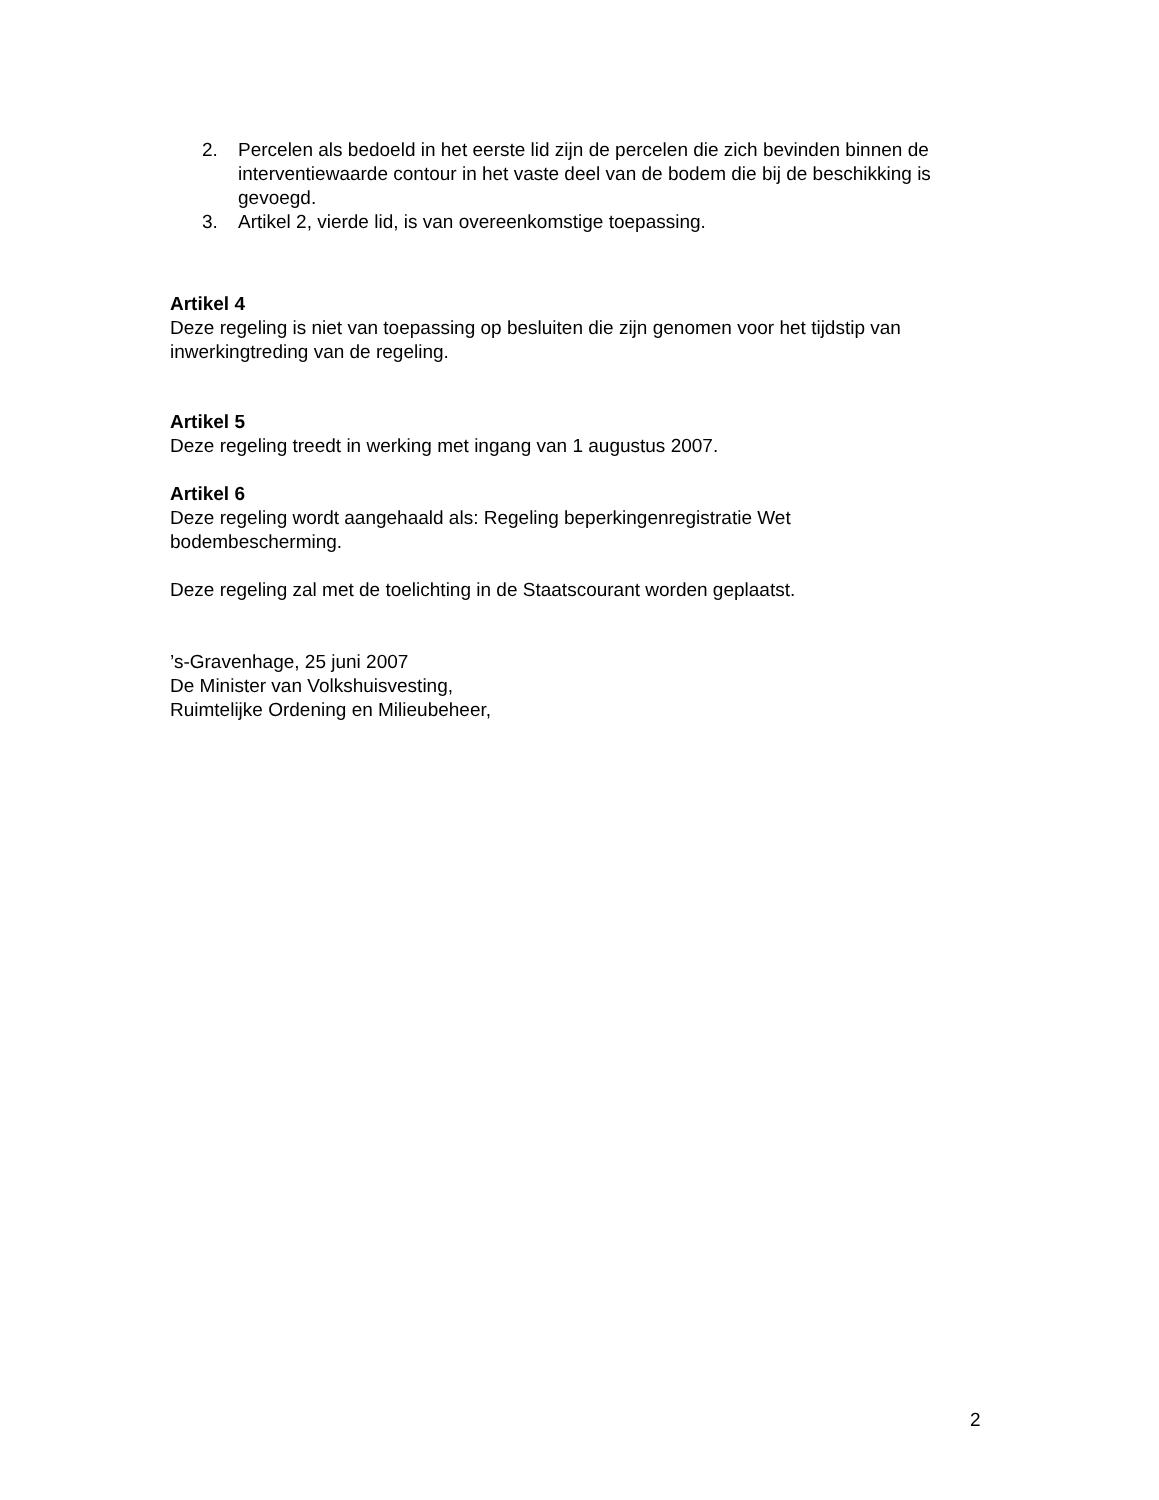2. Percelen als bedoeld in het eerste lid zijn de percelen die zich bevinden binnen de interventiewaarde contour in het vaste deel van de bodem die bij de beschikking is gevoegd.
3. Artikel 2, vierde lid, is van overeenkomstige toepassing.
Artikel 4
Deze regeling is niet van toepassing op besluiten die zijn genomen voor het tijdstip van inwerkingtreding van de regeling.
Artikel 5
Deze regeling treedt in werking met ingang van 1 augustus 2007.
Artikel 6
Deze regeling wordt aangehaald als: Regeling beperkingenregistratie Wet
bodembescherming.
Deze regeling zal met de toelichting in de Staatscourant worden geplaatst.
’s-Gravenhage, 25 juni 2007
De Minister van Volkshuisvesting,
Ruimtelijke Ordening en Milieubeheer,
2